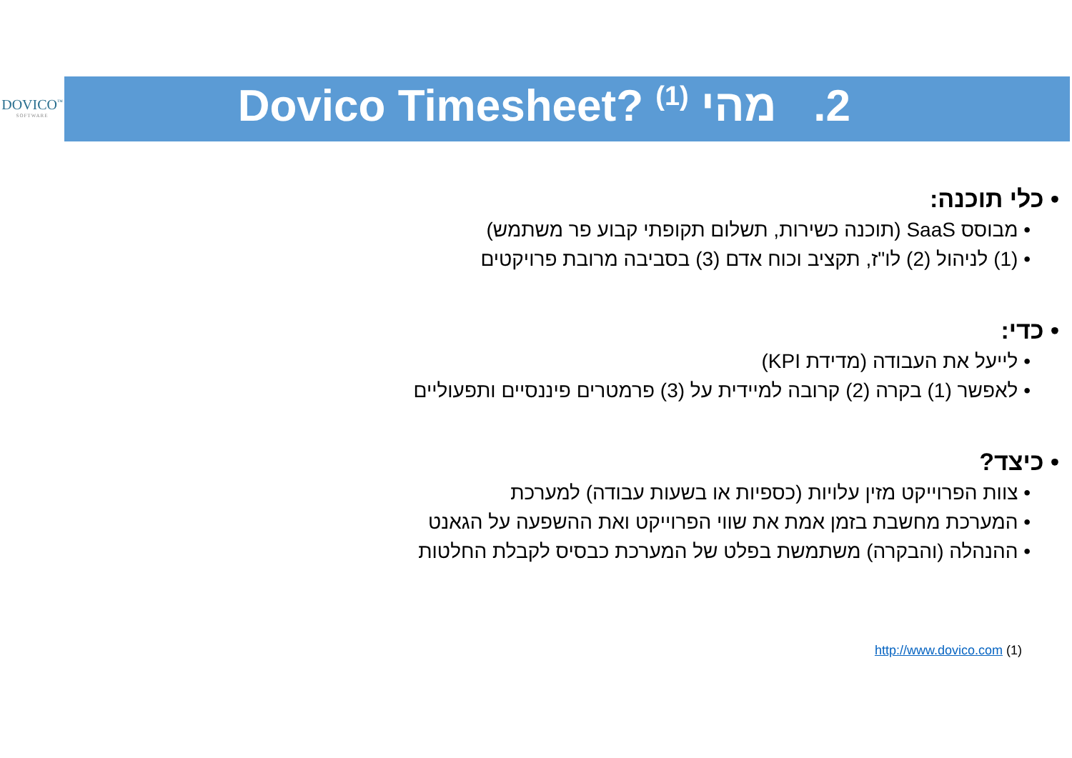DOVICO<sup>™</sup>
SOFTWARE
2. מהי Dovico Timesheet? <sup>(1)</sup>
• כלי תוכנה:
• מבוסס SaaS (תוכנה כשירות, תשלום תקופתי קבוע פר משתמש)
• (1) לניהול (2) לו"ז, תקציב וכוח אדם (3) בסביבה מרובת פרויקטים
• כדי:
• לייעל את העבודה (מדידת KPI)
• לאפשר (1) בקרה (2) קרובה למיידית על (3) פרמטרים פיננסיים ותפעוליים
• כיצד?
• צוות הפרוייקט מזין עלויות (כספיות או בשעות עבודה) למערכת
• המערכת מחשבת בזמן אמת את שווי הפרוייקט ואת ההשפעה על הגאנט
• ההנהלה (והבקרה) משתמשת בפלט של המערכת כבסיס לקבלת החלטות
(1) http://www.dovico.com